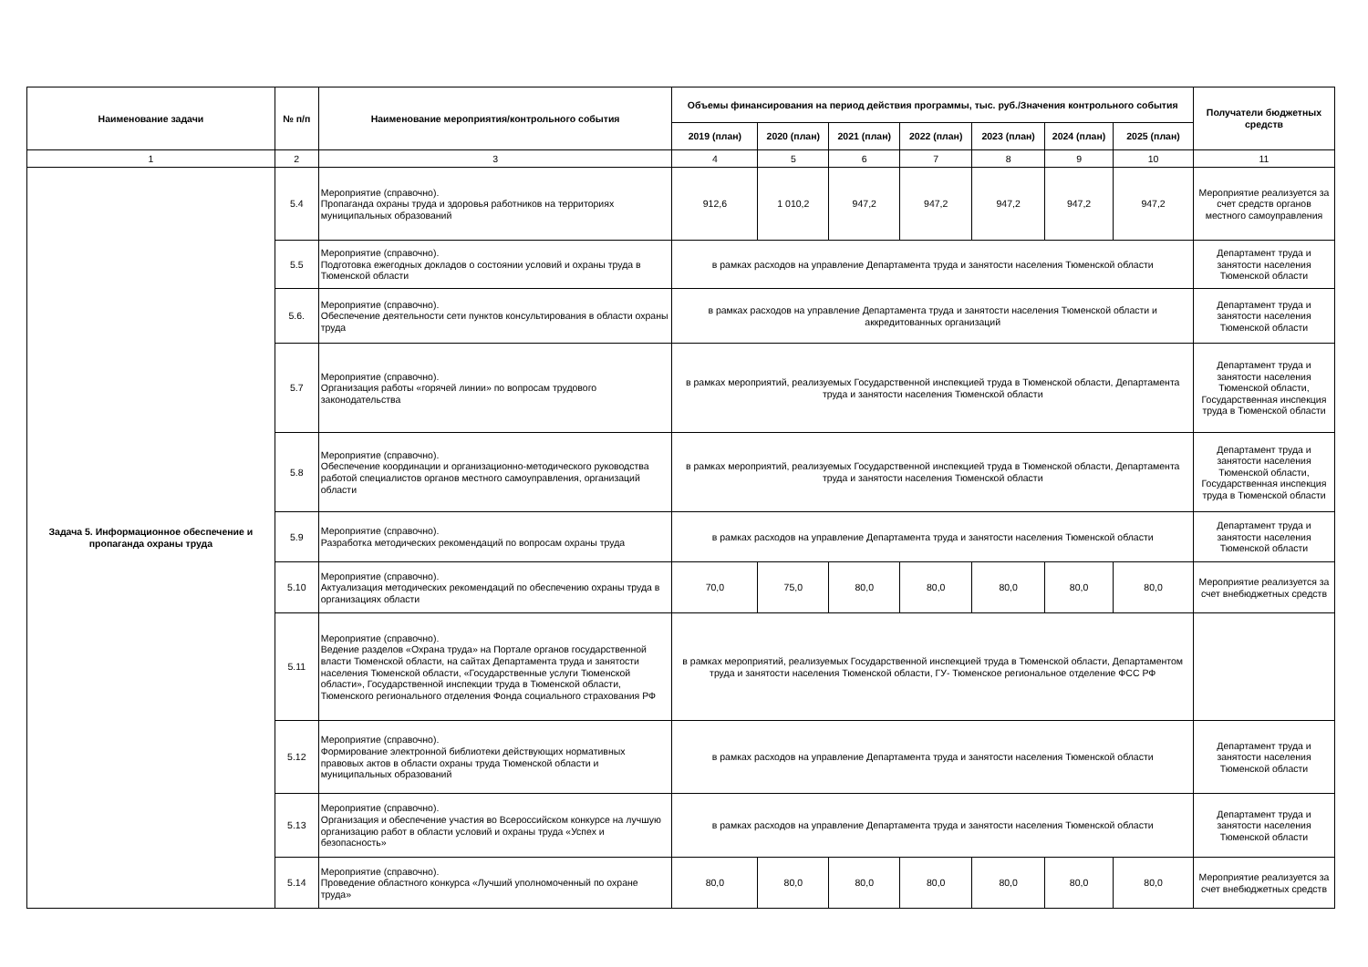| Наименование задачи | № п/п | Наименование мероприятия/контрольного события | Объемы финансирования на период действия программы, тыс. руб./Значения контрольного события | | | | | | | Получатели бюджетных средств |
| --- | --- | --- | --- | --- | --- | --- | --- | --- | --- | --- |
| | | | 2019 (план) | 2020 (план) | 2021 (план) | 2022 (план) | 2023 (план) | 2024 (план) | 2025 (план) | |
| 1 | 2 | 3 | 4 | 5 | 6 | 7 | 8 | 9 | 10 | 11 |
| Задача 5. Информационное обеспечение и пропаганда охраны труда | 5.4 | Мероприятие (справочно). Пропаганда охраны труда и здоровья работников на территориях муниципальных образований | 912,6 | 1 010,2 | 947,2 | 947,2 | 947,2 | 947,2 | 947,2 | Мероприятие реализуется за счет средств органов местного самоуправления |
| | 5.5 | Мероприятие (справочно). Подготовка ежегодных докладов о состоянии условий и охраны труда в Тюменской области | в рамках расходов на управление Департамента труда и занятости населения Тюменской области | | | | | | | Департамент труда и занятости населения Тюменской области |
| | 5.6. | Мероприятие (справочно). Обеспечение деятельности сети пунктов консультирования в области охраны труда | в рамках расходов на управление Департамента труда и занятости населения Тюменской области и аккредитованных организаций | | | | | | | Департамент труда и занятости населения Тюменской области |
| | 5.7 | Мероприятие (справочно). Организация работы «горячей линии» по вопросам трудового законодательства | в рамках мероприятий, реализуемых Государственной инспекцией труда в Тюменской области, Департамента труда и занятости населения Тюменской области | | | | | | | Департамент труда и занятости населения Тюменской области, Государственная инспекция труда в Тюменской области |
| | 5.8 | Мероприятие (справочно). Обеспечение координации и организационно-методического руководства работой специалистов органов местного самоуправления, организаций области | в рамках мероприятий, реализуемых Государственной инспекцией труда в Тюменской области, Департамента труда и занятости населения Тюменской области | | | | | | | Департамент труда и занятости населения Тюменской области, Государственная инспекция труда в Тюменской области |
| | 5.9 | Мероприятие (справочно). Разработка методических рекомендаций по вопросам охраны труда | в рамках расходов на управление Департамента труда и занятости населения Тюменской области | | | | | | | Департамент труда и занятости населения Тюменской области |
| | 5.10 | Мероприятие (справочно). Актуализация методических рекомендаций по обеспечению охраны труда в организациях области | 70,0 | 75,0 | 80,0 | 80,0 | 80,0 | 80,0 | 80,0 | Мероприятие реализуется за счет внебюджетных средств |
| | 5.11 | Мероприятие (справочно). Ведение разделов «Охрана труда» на Портале органов государственной власти Тюменской области, на сайтах Департамента труда и занятости населения Тюменской области, «Государственные услуги Тюменской области», Государственной инспекции труда в Тюменской области, Тюменского регионального отделения Фонда социального страхования РФ | в рамках мероприятий, реализуемых Государственной инспекцией труда в Тюменской области, Департаментом труда и занятости населения Тюменской области, ГУ- Тюменское региональное отделение ФСС РФ | | | | | | | |
| | 5.12 | Мероприятие (справочно). Формирование электронной библиотеки действующих нормативных правовых актов в области охраны труда Тюменской области и муниципальных образований | в рамках расходов на управление Департамента труда и занятости населения Тюменской области | | | | | | | Департамент труда и занятости населения Тюменской области |
| | 5.13 | Мероприятие (справочно). Организация и обеспечение участия во Всероссийском конкурсе на лучшую организацию работ в области условий и охраны труда «Успех и безопасность» | в рамках расходов на управление Департамента труда и занятости населения Тюменской области | | | | | | | Департамент труда и занятости населения Тюменской области |
| | 5.14 | Мероприятие (справочно). Проведение областного конкурса «Лучший уполномоченный по охране труда» | 80,0 | 80,0 | 80,0 | 80,0 | 80,0 | 80,0 | 80,0 | Мероприятие реализуется за счет внебюджетных средств |